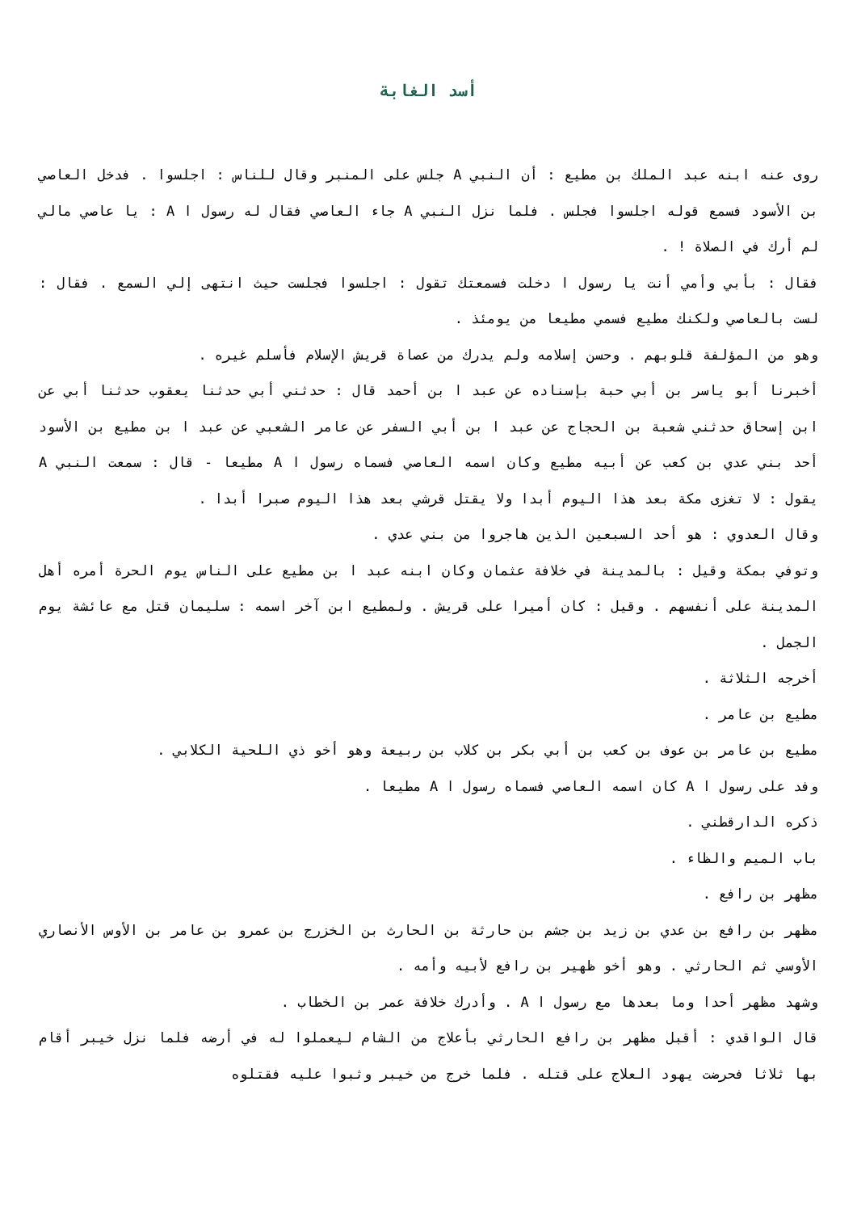أسد الغابة
روى عنه ابنه عبد الملك بن مطيع : أن النبي A جلس على المنبر وقال للناس : اجلسوا . فدخل العاصي بن الأسود فسمع قوله اجلسوا فجلس . فلما نزل النبي A جاء العاصي فقال له رسول ا A : يا عاصي مالي لم أرك في الصلاة ! .
فقال : بأبي وأمي أنت يا رسول ا دخلت فسمعتك تقول : اجلسوا فجلست حيث انتهى إلي السمع . فقال : لست بالعاصي ولكنك مطيع فسمي مطيعا من يومئذ .
وهو من المؤلفة قلوبهم . وحسن إسلامه ولم يدرك من عصاة قريش الإسلام فأسلم غيره .
أخبرنا أبو ياسر بن أبي حبة بإسناده عن عبد ا بن أحمد قال : حدثني أبي حدثنا يعقوب حدثنا أبي عن ابن إسحاق حدثني شعبة بن الحجاج عن عبد ا بن أبي السفر عن عامر الشعبي عن عبد ا بن مطيع بن الأسود أحد بني عدي بن كعب عن أبيه مطيع وكان اسمه العاصي فسماه رسول ا A مطيعا - قال : سمعت النبي A يقول : لا تغزى مكة بعد هذا اليوم أبدا ولا يقتل قرشي بعد هذا اليوم صبرا أبدا .
وقال العدوي : هو أحد السبعين الذين هاجروا من بني عدي .
وتوفي بمكة وقيل : بالمدينة في خلافة عثمان وكان ابنه عبد ا بن مطيع على الناس يوم الحرة أمره أهل المدينة على أنفسهم . وقيل : كان أميرا على قريش . ولمطيع ابن آخر اسمه : سليمان قتل مع عائشة يوم الجمل .
أخرجه الثلاثة .
مطيع بن عامر .
مطيع بن عامر بن عوف بن كعب بن أبي بكر بن كلاب بن ربيعة وهو أخو ذي اللحية الكلابي .
وفد على رسول ا A كان اسمه العاصي فسماه رسول ا A مطيعا .
ذكره الدارقطني .
باب الميم والظاء .
مظهر بن رافع .
مظهر بن رافع بن عدي بن زيد بن جشم بن حارثة بن الحارث بن الخزرج بن عمرو بن عامر بن الأوس الأنصاري الأوسي ثم الحارثي . وهو أخو ظهير بن رافع لأبيه وأمه .
وشهد مظهر أحدا وما بعدها مع رسول ا A . وأدرك خلافة عمر بن الخطاب .
قال الواقدي : أقبل مظهر بن رافع الحارثي بأعلاج من الشام ليعملوا له في أرضه فلما نزل خيبر أقام بها ثلاثا فحرضت يهود العلاج على قتله . فلما خرج من خيبر وثبوا عليه فقتلوه